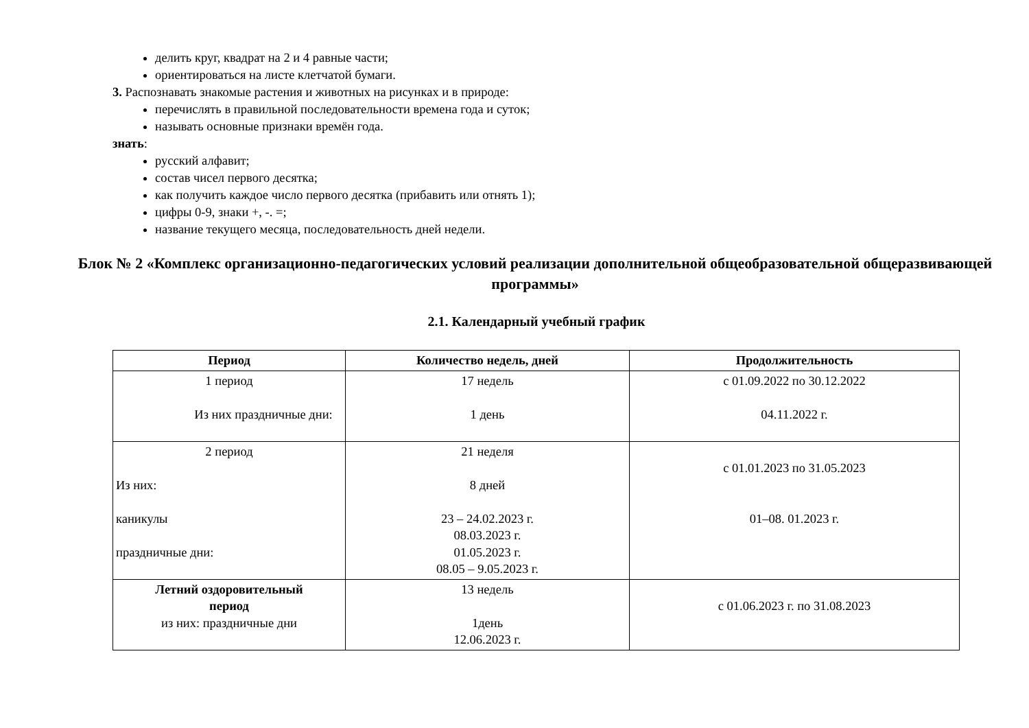делить круг, квадрат на 2 и 4 равные части;
ориентироваться на листе клетчатой бумаги.
3. Распознавать знакомые растения и животных на рисунках и в природе:
перечислять в правильной последовательности времена года и суток;
называть основные признаки времён года.
знать:
русский алфавит;
состав чисел первого десятка;
как получить каждое число первого десятка (прибавить или отнять 1);
цифры 0-9, знаки +, -. =;
название текущего месяца, последовательность дней недели.
Блок № 2 «Комплекс организационно-педагогических условий реализации дополнительной общеобразовательной общеразвивающей программы»
2.1. Календарный учебный график
| Период | Количество недель, дней | Продолжительность |
| --- | --- | --- |
| 1 период Из них праздничные дни: | 17 недель 1 день | с 01.09.2022 по 30.12.2022 04.11.2022 г. |
| 2 период Из них: каникулы праздничные дни: | 21 неделя 8 дней 23 – 24.02.2023 г. 08.03.2023 г. 01.05.2023 г. 08.05 – 9.05.2023 г. | с 01.01.2023 по 31.05.2023 01–08. 01.2023 г. |
| Летний оздоровительный период из них: праздничные дни | 13 недель 1день 12.06.2023 г. | с 01.06.2023 г. по 31.08.2023 |